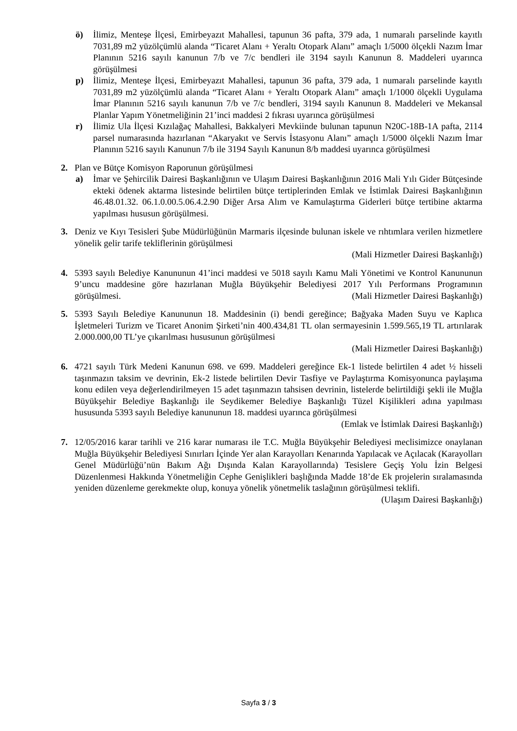ö) İlimiz, Menteşe İlçesi, Emirbeyazıt Mahallesi, tapunun 36 pafta, 379 ada, 1 numaralı parselinde kayıtlı 7031,89 m2 yüzölçümlü alanda “Ticaret Alanı + Yeraltı Otopark Alanı” amaçlı 1/5000 ölçekli Nazım İmar Planının 5216 sayılı kanunun 7/b ve 7/c bendleri ile 3194 sayılı Kanunun 8. Maddeleri uyarınca görüşülmesi
p) İlimiz, Menteşe İlçesi, Emirbeyazıt Mahallesi, tapunun 36 pafta, 379 ada, 1 numaralı parselinde kayıtlı 7031,89 m2 yüzölçümlü alanda “Ticaret Alanı + Yeraltı Otopark Alanı” amaçlı 1/1000 ölçekli Uygulama İmar Planının 5216 sayılı kanunun 7/b ve 7/c bendleri, 3194 sayılı Kanunun 8. Maddeleri ve Mekansal Planlar Yapım Yönetmeliğinin 21’inci maddesi 2 fıkrası uyarınca görüşülmesi
r) İlimiz Ula İlçesi Kızılağaç Mahallesi, Bakkalyeri Mevkiinde bulunan tapunun N20C-18B-1A pafta, 2114 parsel numarasında hazırlanan “Akaryakıt ve Servis İstasyonu Alanı” amaçlı 1/5000 ölçekli Nazım İmar Planının 5216 sayılı Kanunun 7/b ile 3194 Sayılı Kanunun 8/b maddesi uyarınca görüşülmesi
2. Plan ve Bütçe Komisyon Raporunun görüşülmesi
a) İmar ve Şehircilik Dairesi Başkanlığının ve Ulaşım Dairesi Başkanlığının 2016 Mali Yılı Gider Bütçesinde ekteki ödenek aktarma listesinde belirtilen bütçe tertiplerinden Emlak ve İstimlak Dairesi Başkanlığının 46.48.01.32. 06.1.0.00.5.06.4.2.90 Diğer Arsa Alım ve Kamulaştırma Giderleri bütçe tertibine aktarma yapılması hususun görüşülmesi.
3. Deniz ve Kıyı Tesisleri Şube Müdürlüğünün Marmaris ilçesinde bulunan iskele ve rıhtımlara verilen hizmetlere yönelik gelir tarife tekliflerinin görüşülmesi
(Mali Hizmetler Dairesi Başkanlığı)
4. 5393 sayılı Belediye Kanununun 41’inci maddesi ve 5018 sayılı Kamu Mali Yönetimi ve Kontrol Kanununun 9’uncu maddesine göre hazırlanan Muğla Büyükşehir Belediyesi 2017 Yılı Performans Programının görüşülmesi. (Mali Hizmetler Dairesi Başkanlığı)
5. 5393 Sayılı Belediye Kanununun 18. Maddesinin (i) bendi gereğince; Bağyaka Maden Suyu ve Kaplıca İşletmeleri Turizm ve Ticaret Anonim Şirketi’nin 400.434,81 TL olan sermayesinin 1.599.565,19 TL artırılarak 2.000.000,00 TL’ye çıkarılması hususunun görüşülmesi
(Mali Hizmetler Dairesi Başkanlığı)
6. 4721 sayılı Türk Medeni Kanunun 698. ve 699. Maddeleri gereğince Ek-1 listede belirtilen 4 adet ½ hisseli taşınmazın taksim ve devrinin, Ek-2 listede belirtilen Devir Tasfiye ve Paylaştırma Komisyonunca paylaşıma konu edilen veya değerlendirilmeyen 15 adet taşınmazın tahsisen devrinin, listelerde belirtildiği şekli ile Muğla Büyükşehir Belediye Başkanlığı ile Seydikemer Belediye Başkanlığı Tüzel Kişilikleri adına yapılması hususunda 5393 sayılı Belediye kanununun 18. maddesi uyarınca görüşülmesi (Emlak ve İstimlak Dairesi Başkanlığı)
7. 12/05/2016 karar tarihli ve 216 karar numarası ile T.C. Muğla Büyükşehir Belediyesi meclisimizce onaylanan Muğla Büyükşehir Belediyesi Sınırları İçinde Yer alan Karayolları Kenarında Yapılacak ve Açılacak (Karayolları Genel Müdürlüğü’nün Bakım Ağı Dışında Kalan Karayollarında) Tesislere Geçiş Yolu İzin Belgesi Düzenlenmesi Hakkında Yönetmeliğin Cephe Genişlikleri başlığında Madde 18’de Ek projelerin sıralamasında yeniden düzenleme gerekmekte olup, konuya yönelik yönetmelik taslağının görüşülmesi teklifi. (Ulaşım Dairesi Başkanlığı)
Sayfa 3 / 3